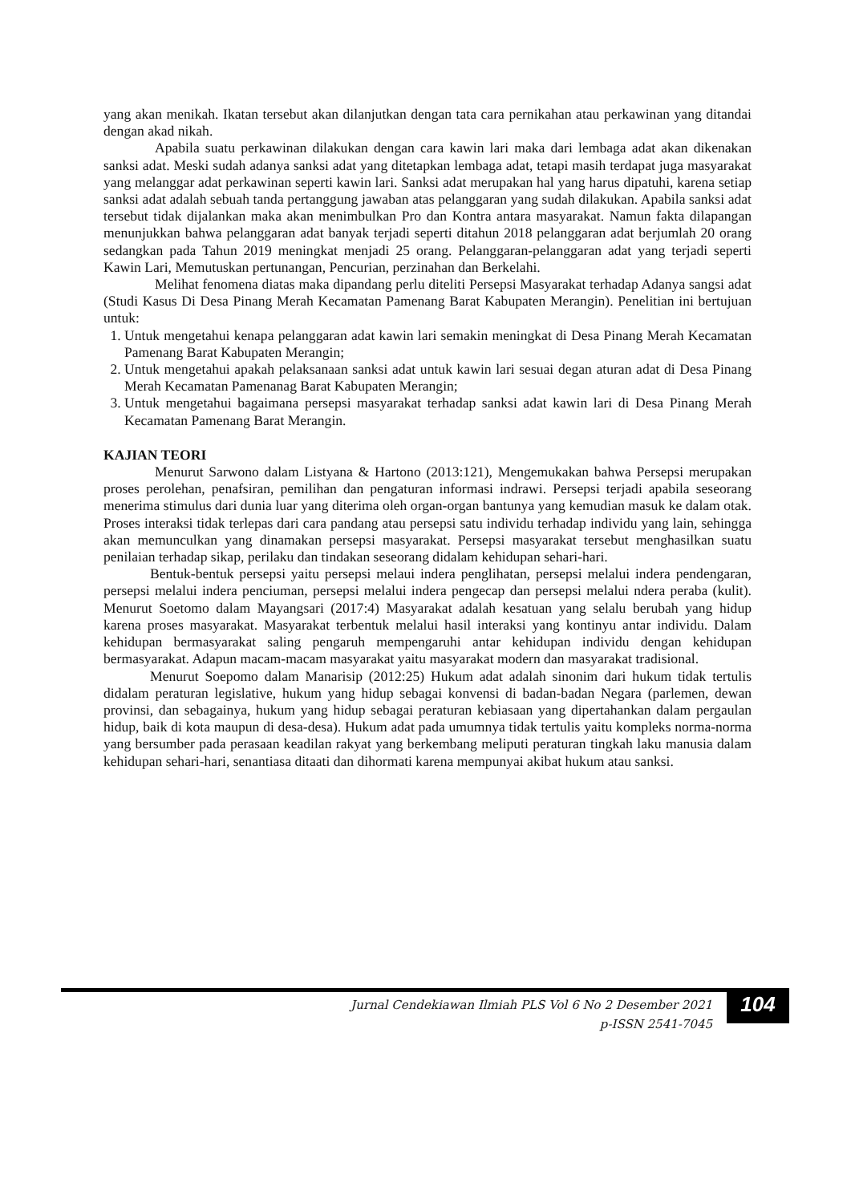yang akan menikah. Ikatan tersebut akan dilanjutkan dengan tata cara pernikahan atau perkawinan yang ditandai dengan akad nikah.
Apabila suatu perkawinan dilakukan dengan cara kawin lari maka dari lembaga adat akan dikenakan sanksi adat. Meski sudah adanya sanksi adat yang ditetapkan lembaga adat, tetapi masih terdapat juga masyarakat yang melanggar adat perkawinan seperti kawin lari. Sanksi adat merupakan hal yang harus dipatuhi, karena setiap sanksi adat adalah sebuah tanda pertanggung jawaban atas pelanggaran yang sudah dilakukan. Apabila sanksi adat tersebut tidak dijalankan maka akan menimbulkan Pro dan Kontra antara masyarakat. Namun fakta dilapangan menunjukkan bahwa pelanggaran adat banyak terjadi seperti ditahun 2018 pelanggaran adat berjumlah 20 orang sedangkan pada Tahun 2019 meningkat menjadi 25 orang. Pelanggaran-pelanggaran adat yang terjadi seperti Kawin Lari, Memutuskan pertunangan, Pencurian, perzinahan dan Berkelahi.
Melihat fenomena diatas maka dipandang perlu diteliti Persepsi Masyarakat terhadap Adanya sangsi adat (Studi Kasus Di Desa Pinang Merah Kecamatan Pamenang Barat Kabupaten Merangin). Penelitian ini bertujuan untuk:
1. Untuk mengetahui kenapa pelanggaran adat kawin lari semakin meningkat di Desa Pinang Merah Kecamatan Pamenang Barat Kabupaten Merangin;
2. Untuk mengetahui apakah pelaksanaan sanksi adat untuk kawin lari sesuai degan aturan adat di Desa Pinang Merah Kecamatan Pamenanag Barat Kabupaten Merangin;
3. Untuk mengetahui bagaimana persepsi masyarakat terhadap sanksi adat kawin lari di Desa Pinang Merah Kecamatan Pamenang Barat Merangin.
KAJIAN TEORI
Menurut Sarwono dalam Listyana & Hartono (2013:121), Mengemukakan bahwa Persepsi merupakan proses perolehan, penafsiran, pemilihan dan pengaturan informasi indrawi. Persepsi terjadi apabila seseorang menerima stimulus dari dunia luar yang diterima oleh organ-organ bantunya yang kemudian masuk ke dalam otak. Proses interaksi tidak terlepas dari cara pandang atau persepsi satu individu terhadap individu yang lain, sehingga akan memunculkan yang dinamakan persepsi masyarakat. Persepsi masyarakat tersebut menghasilkan suatu penilaian terhadap sikap, perilaku dan tindakan seseorang didalam kehidupan sehari-hari.
Bentuk-bentuk persepsi yaitu persepsi melaui indera penglihatan, persepsi melalui indera pendengaran, persepsi melalui indera penciuman, persepsi melalui indera pengecap dan persepsi melalui ndera peraba (kulit). Menurut Soetomo dalam Mayangsari (2017:4) Masyarakat adalah kesatuan yang selalu berubah yang hidup karena proses masyarakat. Masyarakat terbentuk melalui hasil interaksi yang kontinyu antar individu. Dalam kehidupan bermasyarakat saling pengaruh mempengaruhi antar kehidupan individu dengan kehidupan bermasyarakat. Adapun macam-macam masyarakat yaitu masyarakat modern dan masyarakat tradisional.
Menurut Soepomo dalam Manarisip (2012:25) Hukum adat adalah sinonim dari hukum tidak tertulis didalam peraturan legislative, hukum yang hidup sebagai konvensi di badan-badan Negara (parlemen, dewan provinsi, dan sebagainya, hukum yang hidup sebagai peraturan kebiasaan yang dipertahankan dalam pergaulan hidup, baik di kota maupun di desa-desa). Hukum adat pada umumnya tidak tertulis yaitu kompleks norma-norma yang bersumber pada perasaan keadilan rakyat yang berkembang meliputi peraturan tingkah laku manusia dalam kehidupan sehari-hari, senantiasa ditaati dan dihormati karena mempunyai akibat hukum atau sanksi.
Jurnal Cendekiawan Ilmiah PLS Vol 6 No 2 Desember 2021
p-ISSN 2541-7045
104